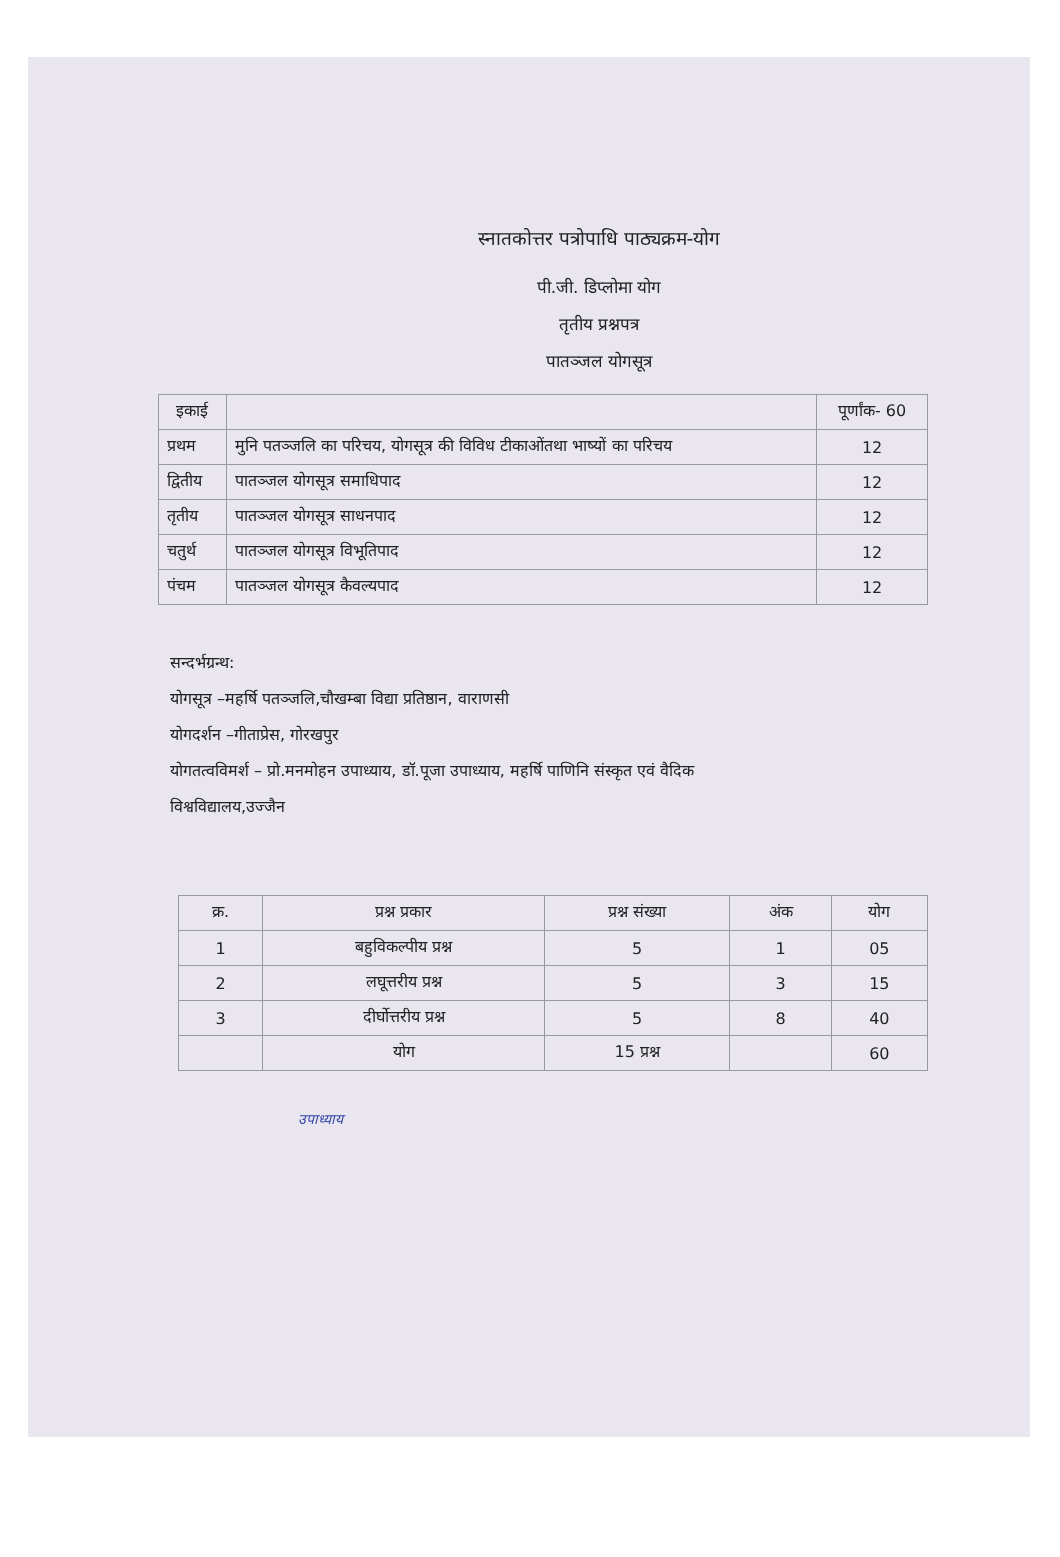स्नातकोत्तर पत्रोपाधि पाठ्यक्रम-योग
पी.जी. डिप्लोमा योग
तृतीय प्रश्नपत्र
पातञ्जल योगसूत्र
| इकाई | | पूर्णांक- 60 |
| --- | --- | --- |
| प्रथम | मुनि पतञ्जलि का परिचय, योगसूत्र की विविध टीकाओंतथा भाष्यों का परिचय | 12 |
| द्वितीय | पातञ्जल योगसूत्र समाधिपाद | 12 |
| तृतीय | पातञ्जल योगसूत्र साधनपाद | 12 |
| चतुर्थ | पातञ्जल योगसूत्र विभूतिपाद | 12 |
| पंचम | पातञ्जल योगसूत्र कैवल्यपाद | 12 |
सन्दर्भग्रन्थ:
योगसूत्र –महर्षि पतञ्जलि,चौखम्बा विद्या प्रतिष्ठान, वाराणसी
योगदर्शन –गीताप्रेस, गोरखपुर
योगतत्वविमर्श – प्रो.मनमोहन उपाध्याय, डॉ.पूजा उपाध्याय, महर्षि पाणिनि संस्कृत एवं वैदिक
विश्वविद्यालय,उज्जैन
| क्र. | प्रश्न प्रकार | प्रश्न संख्या | अंक | योग |
| --- | --- | --- | --- | --- |
| 1 | बहुविकल्पीय प्रश्न | 5 | 1 | 05 |
| 2 | लघूत्तरीय प्रश्न | 5 | 3 | 15 |
| 3 | दीर्घोत्तरीय प्रश्न | 5 | 8 | 40 |
| | योग | 15 प्रश्न | | 60 |
उपाध्याय